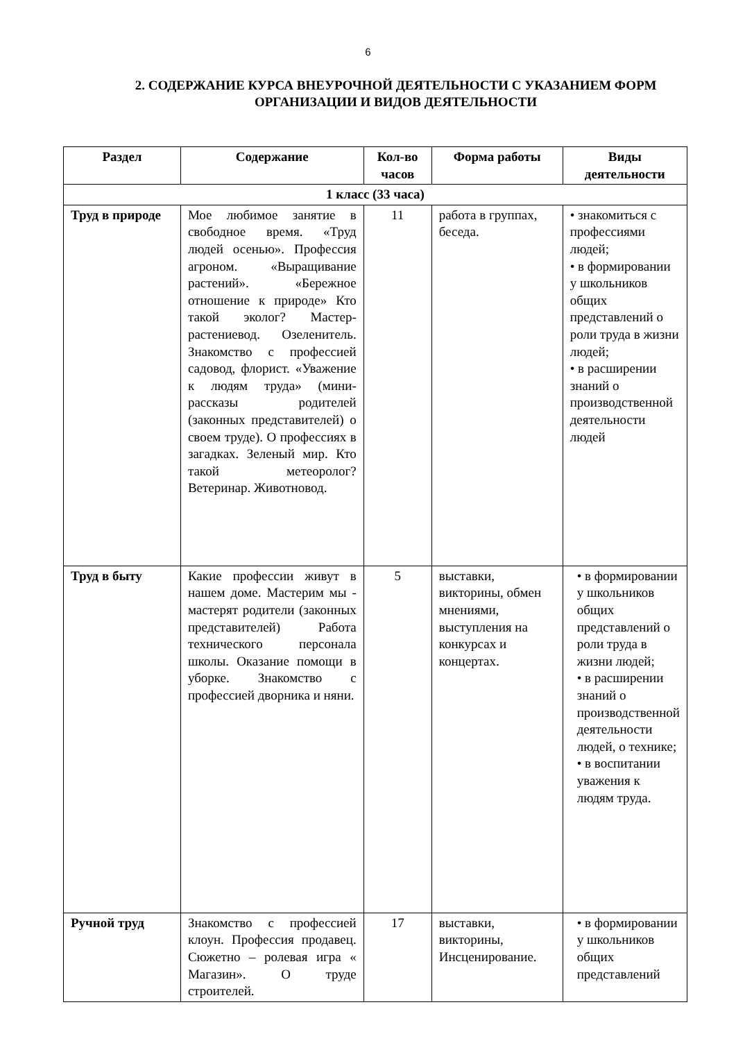6
2. СОДЕРЖАНИЕ КУРСА ВНЕУРОЧНОЙ ДЕЯТЕЛЬНОСТИ С УКАЗАНИЕМ ФОРМ ОРГАНИЗАЦИИ И ВИДОВ ДЕЯТЕЛЬНОСТИ
| Раздел | Содержание | Кол-во часов | Форма работы | Виды деятельности |
| --- | --- | --- | --- | --- |
| 1 класс (33 часа) | | | | |
| Труд в природе | Мое любимое занятие в свободное время. «Труд людей осенью». Профессия агроном. «Выращивание растений». «Бережное отношение к природе» Кто такой эколог? Мастер-растениевод. Озеленитель. Знакомство с профессией садовод, флорист. «Уважение к людям труда» (мини-рассказы родителей (законных представителей) о своем труде). О профессиях в загадках. Зеленый мир. Кто такой метеоролог? Ветеринар. Животновод. | 11 | работа в группах, беседа. | • знакомиться с профессиями людей; • в формировании у школьников общих представлений о роли труда в жизни людей; • в расширении знаний о производственной деятельности людей |
| Труд в быту | Какие профессии живут в нашем доме. Мастерим мы - мастерят родители (законных представителей) Работа технического персонала школы. Оказание помощи в уборке. Знакомство с профессией дворника и няни. | 5 | выставки, викторины, обмен мнениями, выступления на конкурсах и концертах. | • в формировании у школьников общих представлений о роли труда в жизни людей; • в расширении знаний о производственной деятельности людей, о технике; • в воспитании уважения к людям труда. |
| Ручной труд | Знакомство с профессией клоун. Профессия продавец. Сюжетно – ролевая игра « Магазин». О труде строителей. | 17 | выставки, викторины, Инсценирование. | • в формировании у школьников общих представлений |